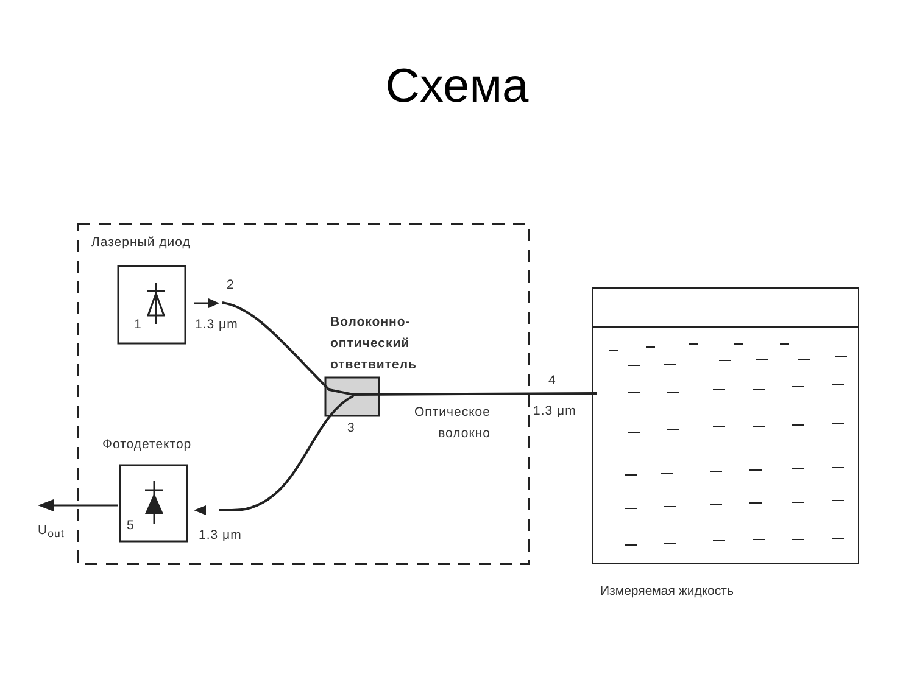Схема
Лазерный диод
1
2
1.3 μm
Волоконно-
оптический
ответвитель
3
4
Оптическое
волокно
1.3 μm
Фотодетектор
5
1.3 μm
U<sub>out</sub>
Измеряемая жидкость